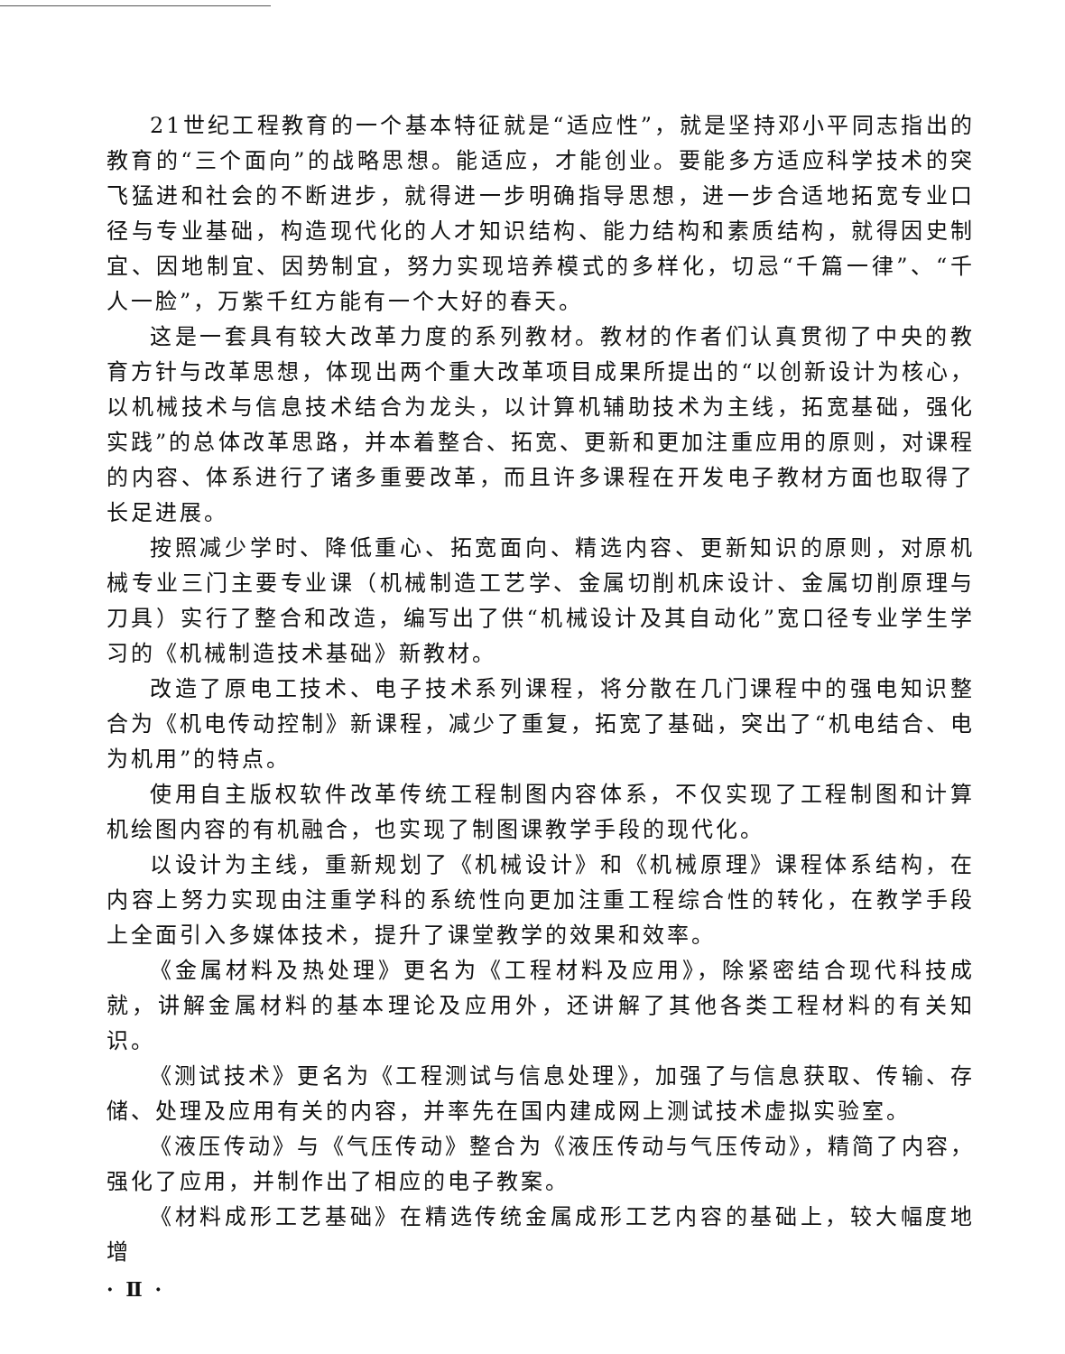21世纪工程教育的一个基本特征就是“适应性”，就是坚持邓小平同志指出的教育的“三个面向”的战略思想。能适应，才能创业。要能多方适应科学技术的突飞猛进和社会的不断进步，就得进一步明确指导思想，进一步合适地拓宽专业口径与专业基础，构造现代化的人才知识结构、能力结构和素质结构，就得因史制宜、因地制宜、因势制宜，努力实现培养模式的多样化，切忌“千篇一律”、“千人一脸”，万紫千红方能有一个大好的春天。
这是一套具有较大改革力度的系列教材。教材的作者们认真贯彻了中央的教育方针与改革思想，体现出两个重大改革项目成果所提出的“以创新设计为核心，以机械技术与信息技术结合为龙头，以计算机辅助技术为主线，拓宽基础，强化实践”的总体改革思路，并本着整合、拓宽、更新和更加注重应用的原则，对课程的内容、体系进行了诸多重要改革，而且许多课程在开发电子教材方面也取得了长足进展。
按照减少学时、降低重心、拓宽面向、精选内容、更新知识的原则，对原机械专业三门主要专业课（机械制造工艺学、金属切削机床设计、金属切削原理与刀具）实行了整合和改造，编写出了供“机械设计及其自动化”宽口径专业学生学习的《机械制造技术基础》新教材。
改造了原电工技术、电子技术系列课程，将分散在几门课程中的强电知识整合为《机电传动控制》新课程，减少了重复，拓宽了基础，突出了“机电结合、电为机用”的特点。
使用自主版权软件改革传统工程制图内容体系，不仅实现了工程制图和计算机绘图内容的有机融合，也实现了制图课教学手段的现代化。
以设计为主线，重新规划了《机械设计》和《机械原理》课程体系结构，在内容上努力实现由注重学科的系统性向更加注重工程综合性的转化，在教学手段上全面引入多媒体技术，提升了课堂教学的效果和效率。
《金属材料及热处理》更名为《工程材料及应用》，除紧密结合现代科技成就，讲解金属材料的基本理论及应用外，还讲解了其他各类工程材料的有关知识。
《测试技术》更名为《工程测试与信息处理》，加强了与信息获取、传输、存储、处理及应用有关的内容，并率先在国内建成网上测试技术虚拟实验室。
《液压传动》与《气压传动》整合为《液压传动与气压传动》，精简了内容，强化了应用，并制作出了相应的电子教案。
《材料成形工艺基础》在精选传统金属成形工艺内容的基础上，较大幅度地增
· Ⅱ ·